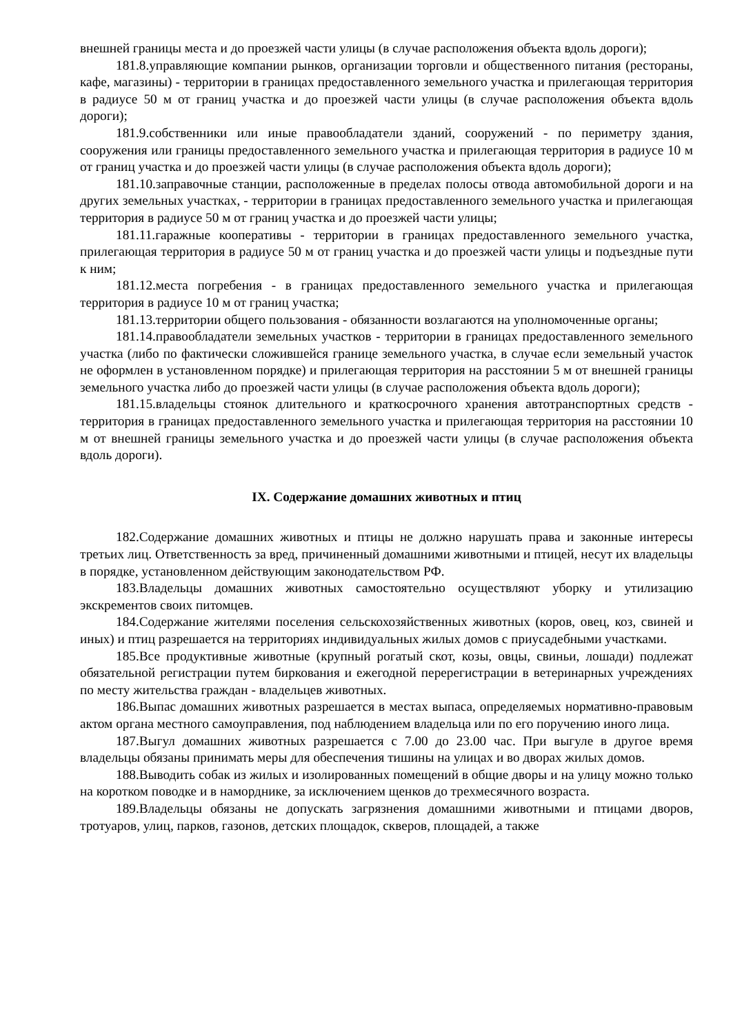внешней границы места и до проезжей части улицы (в случае расположения объекта вдоль дороги);
181.8.управляющие компании рынков, организации торговли и общественного питания (рестораны, кафе, магазины) - территории в границах предоставленного земельного участка и прилегающая территория в радиусе 50 м от границ участка и до проезжей части улицы (в случае расположения объекта вдоль дороги);
181.9.собственники или иные правообладатели зданий, сооружений - по периметру здания, сооружения или границы предоставленного земельного участка и прилегающая территория в радиусе 10 м от границ участка и до проезжей части улицы (в случае расположения объекта вдоль дороги);
181.10.заправочные станции, расположенные в пределах полосы отвода автомобильной дороги и на других земельных участках, - территории в границах предоставленного земельного участка и прилегающая территория в радиусе 50 м от границ участка и до проезжей части улицы;
181.11.гаражные кооперативы - территории в границах предоставленного земельного участка, прилегающая территория в радиусе 50 м от границ участка и до проезжей части улицы и подъездные пути к ним;
181.12.места погребения - в границах предоставленного земельного участка и прилегающая территория в радиусе 10 м от границ участка;
181.13.территории общего пользования - обязанности возлагаются на уполномоченные органы;
181.14.правообладатели земельных участков - территории в границах предоставленного земельного участка (либо по фактически сложившейся границе земельного участка, в случае если земельный участок не оформлен в установленном порядке) и прилегающая территория на расстоянии 5 м от внешней границы земельного участка либо до проезжей части улицы (в случае расположения объекта вдоль дороги);
181.15.владельцы стоянок длительного и краткосрочного хранения автотранспортных средств - территория в границах предоставленного земельного участка и прилегающая территория на расстоянии 10 м от внешней границы земельного участка и до проезжей части улицы (в случае расположения объекта вдоль дороги).
IX. Содержание домашних животных и птиц
182.Содержание домашних животных и птицы не должно нарушать права и законные интересы третьих лиц. Ответственность за вред, причиненный домашними животными и птицей, несут их владельцы в порядке, установленном действующим законодательством РФ.
183.Владельцы домашних животных самостоятельно осуществляют уборку и утилизацию экскрементов своих питомцев.
184.Содержание жителями поселения сельскохозяйственных животных (коров, овец, коз, свиней и иных) и птиц разрешается на территориях индивидуальных жилых домов с приусадебными участками.
185.Все продуктивные животные (крупный рогатый скот, козы, овцы, свиньи, лошади) подлежат обязательной регистрации путем биркования и ежегодной перерегистрации в ветеринарных учреждениях по месту жительства граждан - владельцев животных.
186.Выпас домашних животных разрешается в местах выпаса, определяемых нормативно-правовым актом органа местного самоуправления, под наблюдением владельца или по его поручению иного лица.
187.Выгул домашних животных разрешается с 7.00 до 23.00 час. При выгуле в другое время владельцы обязаны принимать меры для обеспечения тишины на улицах и во дворах жилых домов.
188.Выводить собак из жилых и изолированных помещений в общие дворы и на улицу можно только на коротком поводке и в наморднике, за исключением щенков до трехмесячного возраста.
189.Владельцы обязаны не допускать загрязнения домашними животными и птицами дворов, тротуаров, улиц, парков, газонов, детских площадок, скверов, площадей, а также